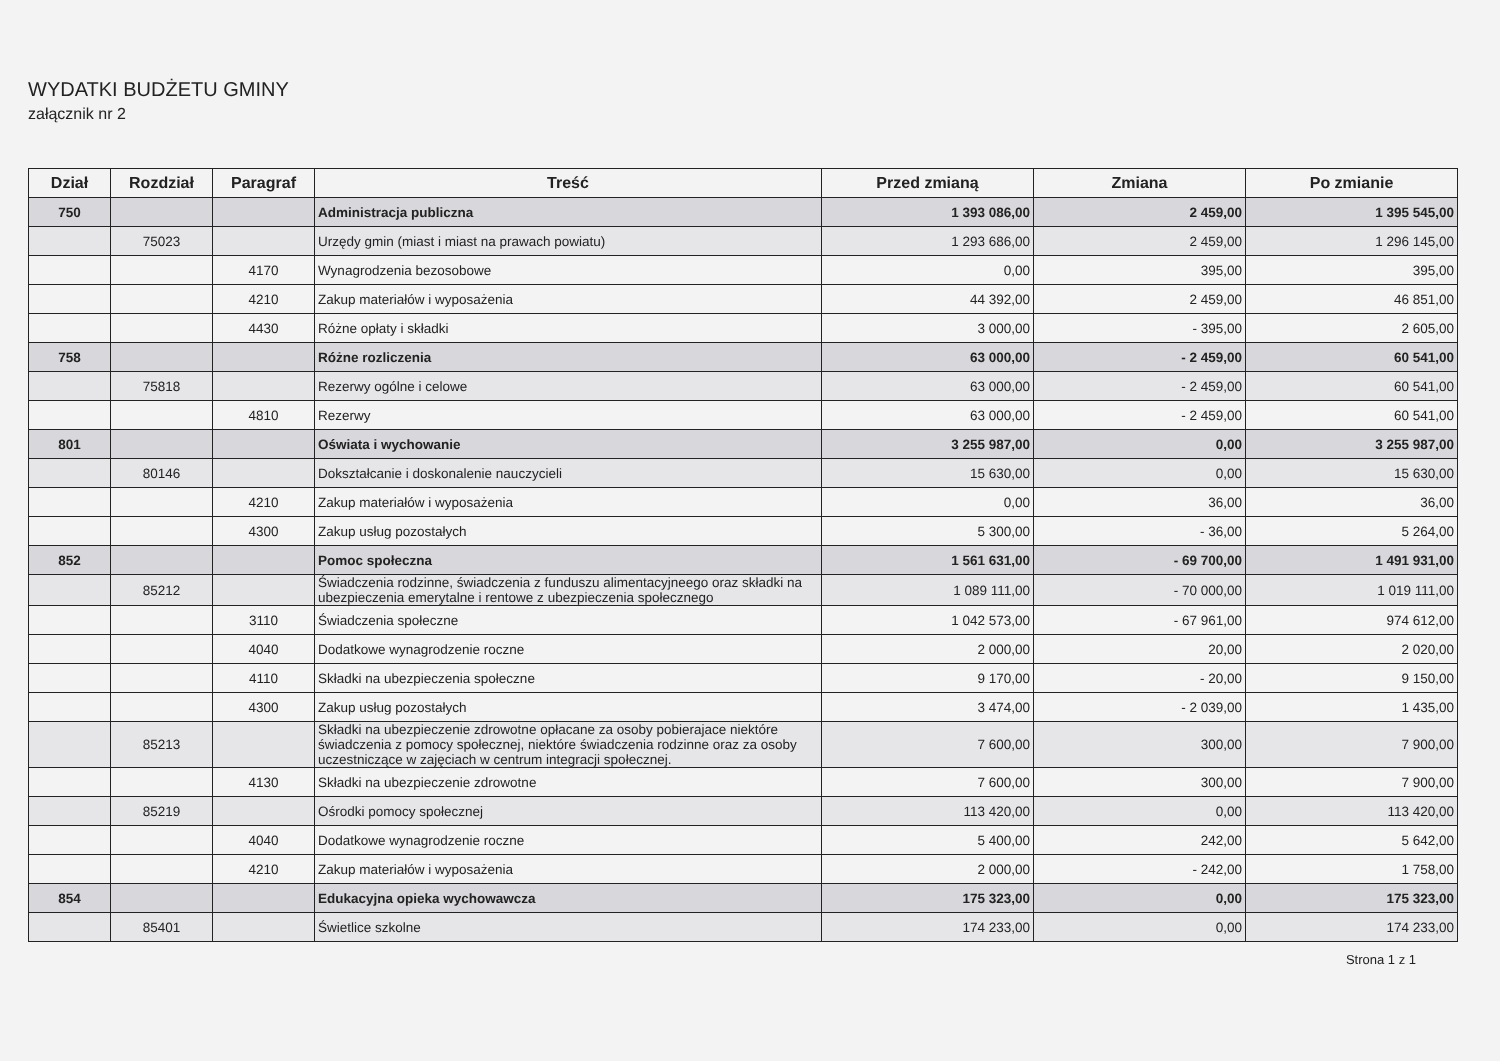WYDATKI BUDŻETU GMINY
załącznik nr 2
| Dział | Rozdział | Paragraf | Treść | Przed zmianą | Zmiana | Po zmianie |
| --- | --- | --- | --- | --- | --- | --- |
| 750 | | | Administracja publiczna | 1 393 086,00 | 2 459,00 | 1 395 545,00 |
| | 75023 | | Urzędy gmin (miast i miast na prawach powiatu) | 1 293 686,00 | 2 459,00 | 1 296 145,00 |
| | | 4170 | Wynagrodzenia bezosobowe | 0,00 | 395,00 | 395,00 |
| | | 4210 | Zakup materiałów i wyposażenia | 44 392,00 | 2 459,00 | 46 851,00 |
| | | 4430 | Różne opłaty i składki | 3 000,00 | - 395,00 | 2 605,00 |
| 758 | | | Różne rozliczenia | 63 000,00 | - 2 459,00 | 60 541,00 |
| | 75818 | | Rezerwy ogólne i celowe | 63 000,00 | - 2 459,00 | 60 541,00 |
| | | 4810 | Rezerwy | 63 000,00 | - 2 459,00 | 60 541,00 |
| 801 | | | Oświata i wychowanie | 3 255 987,00 | 0,00 | 3 255 987,00 |
| | 80146 | | Dokształcanie i doskonalenie nauczycieli | 15 630,00 | 0,00 | 15 630,00 |
| | | 4210 | Zakup materiałów i wyposażenia | 0,00 | 36,00 | 36,00 |
| | | 4300 | Zakup usług pozostałych | 5 300,00 | - 36,00 | 5 264,00 |
| 852 | | | Pomoc społeczna | 1 561 631,00 | - 69 700,00 | 1 491 931,00 |
| | 85212 | | Świadczenia rodzinne, świadczenia z funduszu alimentacyjneego oraz składki na ubezpieczenia emerytalne i rentowe z ubezpieczenia społecznego | 1 089 111,00 | - 70 000,00 | 1 019 111,00 |
| | | 3110 | Świadczenia społeczne | 1 042 573,00 | - 67 961,00 | 974 612,00 |
| | | 4040 | Dodatkowe wynagrodzenie roczne | 2 000,00 | 20,00 | 2 020,00 |
| | | 4110 | Składki na ubezpieczenia społeczne | 9 170,00 | - 20,00 | 9 150,00 |
| | | 4300 | Zakup usług pozostałych | 3 474,00 | - 2 039,00 | 1 435,00 |
| | 85213 | | Składki na ubezpieczenie zdrowotne opłacane za osoby pobierajace niektóre świadczenia z pomocy społecznej, niektóre świadczenia rodzinne oraz za osoby uczestniczące w zajęciach w centrum integracji społecznej. | 7 600,00 | 300,00 | 7 900,00 |
| | | 4130 | Składki na ubezpieczenie zdrowotne | 7 600,00 | 300,00 | 7 900,00 |
| | 85219 | | Ośrodki pomocy społecznej | 113 420,00 | 0,00 | 113 420,00 |
| | | 4040 | Dodatkowe wynagrodzenie roczne | 5 400,00 | 242,00 | 5 642,00 |
| | | 4210 | Zakup materiałów i wyposażenia | 2 000,00 | - 242,00 | 1 758,00 |
| 854 | | | Edukacyjna opieka wychowawcza | 175 323,00 | 0,00 | 175 323,00 |
| | 85401 | | Świetlice szkolne | 174 233,00 | 0,00 | 174 233,00 |
Strona 1 z 1